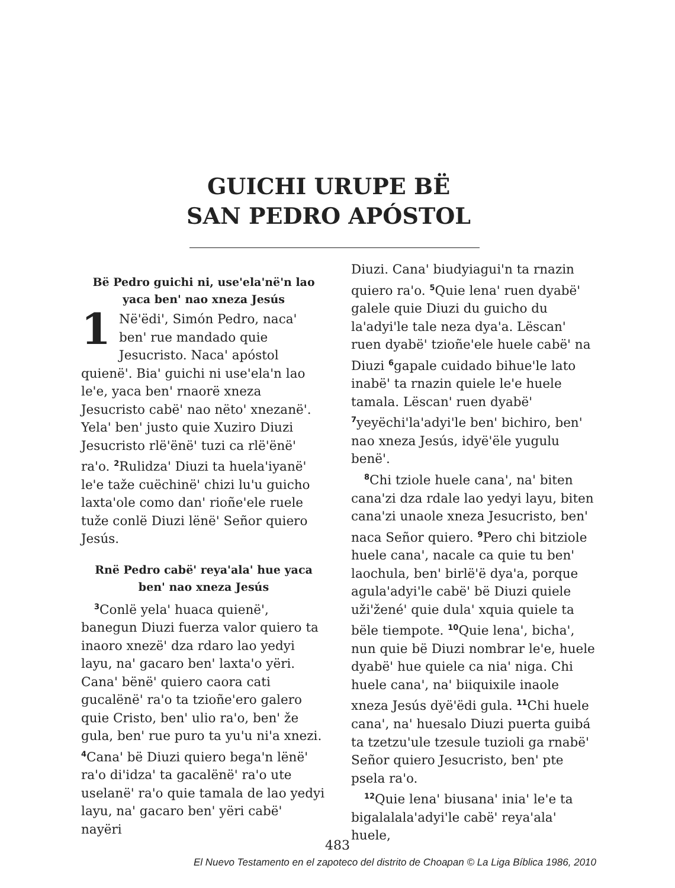GUICHI URUPE BË SAN PEDRO APÓSTOL
Bë Pedro guichi ni, use'ela'në'n lao yaca ben' nao xneza Jesús
1 Në'ëdi', Simón Pedro, naca' ben' rue mandado quie Jesucristo. Naca' apóstol quienë'. Bia' guichi ni use'ela'n lao le'e, yaca ben' rnaorë xneza Jesucristo cabë' nao nëto' xnezanë'. Yela' ben' justo quie Xuziro Diuzi Jesucristo rlë'ënë' tuzi ca rlë'ënë' ra'o. <sup>2</sup>Rulidza' Diuzi ta huela'iyanë' le'e taže cuëchinë' chizi lu'u guicho laxta'ole como dan' rioñe'ele ruele tuže conlë Diuzi lënë' Señor quiero Jesús.
Rnë Pedro cabë' reya'ala' hue yaca ben' nao xneza Jesús
<sup>3</sup> Conlë yela' huaca quienë', banegun Diuzi fuerza valor quiero ta inaoro xnezë' dza rdaro lao yedyi layu, na' gacaro ben' laxta'o yëri. Cana' bënë' quiero caora cati gucalënë' ra'o ta tzioñe'ero galero quie Cristo, ben' ulio ra'o, ben' že gula, ben' rue puro ta yu'u ni'a xnezi. <sup>4</sup>Cana' bë Diuzi quiero bega'n lënë' ra'o di'idza' ta gacalënë' ra'o ute uselanë' ra'o quie tamala de lao yedyi layu, na' gacaro ben' yëri cabë' nayëri
Diuzi. Cana' biudyiagui'n ta rnazin quiero ra'o. <sup>5</sup>Quie lena' ruen dyabë' galele quie Diuzi du guicho du la'adyi'le tale neza dya'a. Lëscan' ruen dyabë' tzioñe'ele huele cabë' na Diuzi <sup>6</sup>gapale cuidado bihue'le lato inabë' ta rnazin quiele le'e huele tamala. Lëscan' ruen dyabë' <sup>7</sup>yeyëchi'la'adyi'le ben' bichiro, ben' nao xneza Jesús, idyë'ële yugulu benë'.
<sup>8</sup> Chi tziole huele cana', na' biten cana'zi dza rdale lao yedyi layu, biten cana'zi unaole xneza Jesucristo, ben' naca Señor quiero. <sup>9</sup>Pero chi bitziole huele cana', nacale ca quie tu ben' laochula, ben' birlë'ë dya'a, porque agula'adyi'le cabë' bë Diuzi quiele uži'žené' quie dula' xquia quiele ta bële tiempote. <sup>10</sup>Quie lena', bicha', nun quie bë Diuzi nombrar le'e, huele dyabë' hue quiele ca nia' niga. Chi huele cana', na' biiquixile inaole xneza Jesús dyë'ëdi gula. <sup>11</sup>Chi huele cana', na' huesalo Diuzi puerta guibá ta tzetzu'ule tzesule tuzioli ga rnabë' Señor quiero Jesucristo, ben' pte psela ra'o.
<sup>12</sup> Quie lena' biusana' inia' le'e ta bigalalala'adyi'le cabë' reya'ala' huele,
483
El Nuevo Testamento en el zapoteco del distrito de Choapan © La Liga Bíblica 1986, 2010